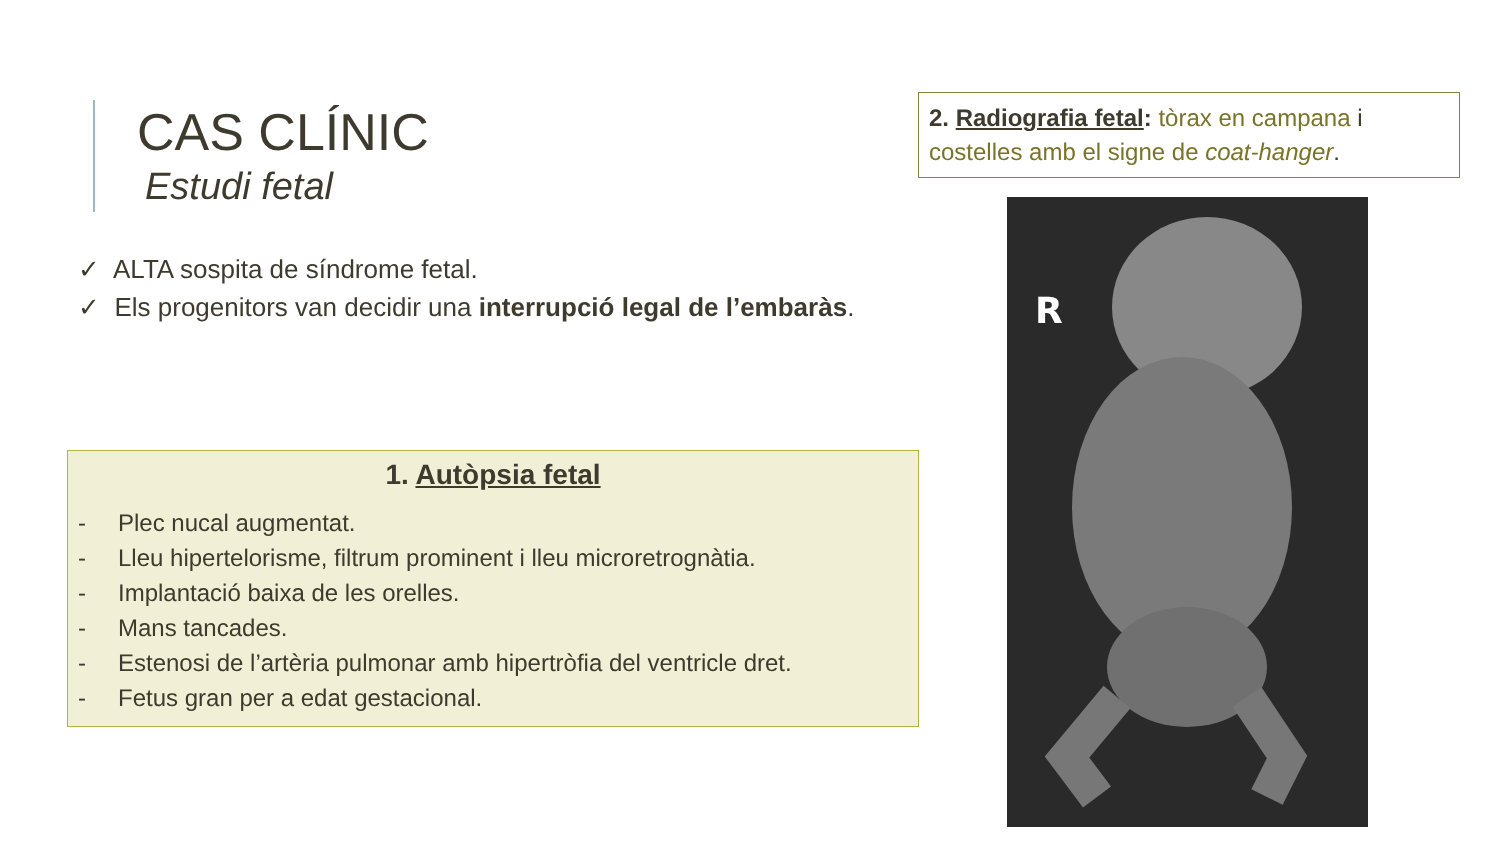CAS CLÍNIC
Estudi fetal
✓ ALTA sospita de síndrome fetal.
✓ Els progenitors van decidir una interrupció legal de l’embaràs.
1. Autòpsia fetal
- Plec nucal augmentat.
- Lleu hipertelorisme, filtrum prominent i lleu microretrognàtia.
- Implantació baixa de les orelles.
- Mans tancades.
- Estenosi de l’artèria pulmonar amb hipertròfia del ventricle dret.
- Fetus gran per a edat gestacional.
2. Radiografia fetal: tòrax en campana i costelles amb el signe de coat-hanger.
R